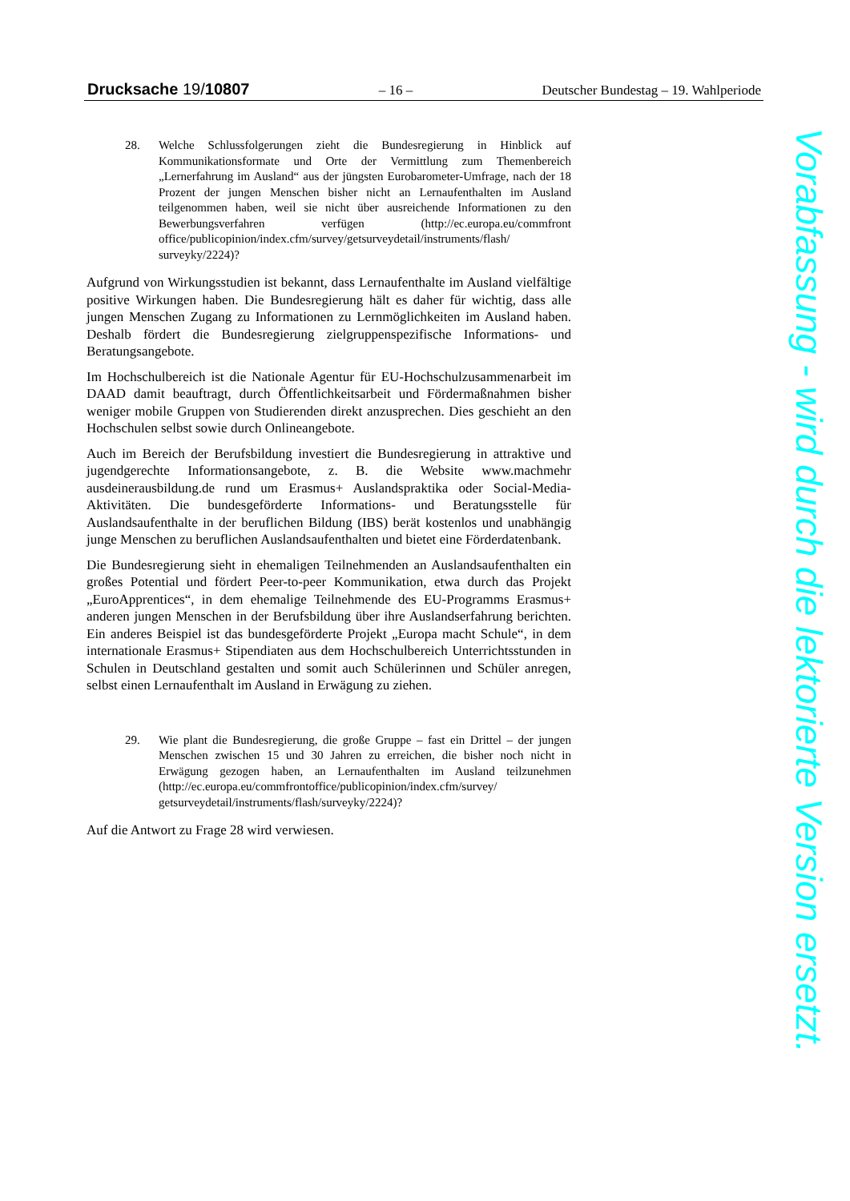Drucksache 19/10807 – 16 – Deutscher Bundestag – 19. Wahlperiode
28. Welche Schlussfolgerungen zieht die Bundesregierung in Hinblick auf Kommunikationsformate und Orte der Vermittlung zum Themenbereich „Lernerfahrung im Ausland“ aus der jüngsten Eurobarometer-Umfrage, nach der 18 Prozent der jungen Menschen bisher nicht an Lernaufenthalten im Ausland teilgenommen haben, weil sie nicht über ausreichende Informationen zu den Bewerbungsverfahren verfügen (http://ec.europa.eu/commfront office/publicopinion/index.cfm/survey/getsurveydetail/instruments/flash/ surveyky/2224)?
Aufgrund von Wirkungsstudien ist bekannt, dass Lernaufenthalte im Ausland vielfältige positive Wirkungen haben. Die Bundesregierung hält es daher für wichtig, dass alle jungen Menschen Zugang zu Informationen zu Lernmöglichkeiten im Ausland haben. Deshalb fördert die Bundesregierung zielgruppenspezifische Informations- und Beratungsangebote.
Im Hochschulbereich ist die Nationale Agentur für EU-Hochschulzusammenarbeit im DAAD damit beauftragt, durch Öffentlichkeitsarbeit und Fördermaßnahmen bisher weniger mobile Gruppen von Studierenden direkt anzusprechen. Dies geschieht an den Hochschulen selbst sowie durch Onlineangebote.
Auch im Bereich der Berufsbildung investiert die Bundesregierung in attraktive und jugendgerechte Informationsangebote, z. B. die Website www.machmehr ausdeinerausbildung.de rund um Erasmus+ Auslandspraktika oder Social-Media-Aktivitäten. Die bundesgeförderte Informations- und Beratungsstelle für Auslandsaufenthalte in der beruflichen Bildung (IBS) berät kostenlos und unabhängig junge Menschen zu beruflichen Auslandsaufenthalten und bietet eine Förderdatenbank.
Die Bundesregierung sieht in ehemaligen Teilnehmenden an Auslandsaufenthalten ein großes Potential und fördert Peer-to-peer Kommunikation, etwa durch das Projekt „EuroApprentices“, in dem ehemalige Teilnehmende des EU-Programms Erasmus+ anderen jungen Menschen in der Berufsbildung über ihre Auslandserfahrung berichten. Ein anderes Beispiel ist das bundesgeförderte Projekt „Europa macht Schule“, in dem internationale Erasmus+ Stipendiaten aus dem Hochschulbereich Unterrichtsstunden in Schulen in Deutschland gestalten und somit auch Schülerinnen und Schüler anregen, selbst einen Lernaufenthalt im Ausland in Erwägung zu ziehen.
29. Wie plant die Bundesregierung, die große Gruppe – fast ein Drittel – der jungen Menschen zwischen 15 und 30 Jahren zu erreichen, die bisher noch nicht in Erwägung gezogen haben, an Lernaufenthalten im Ausland teilzunehmen (http://ec.europa.eu/commfrontoffice/publicopinion/index.cfm/survey/ getsurveydetail/instruments/flash/surveyky/2224)?
Auf die Antwort zu Frage 28 wird verwiesen.
Vorabfassung - wird durch die lektorierte Version ersetzt.